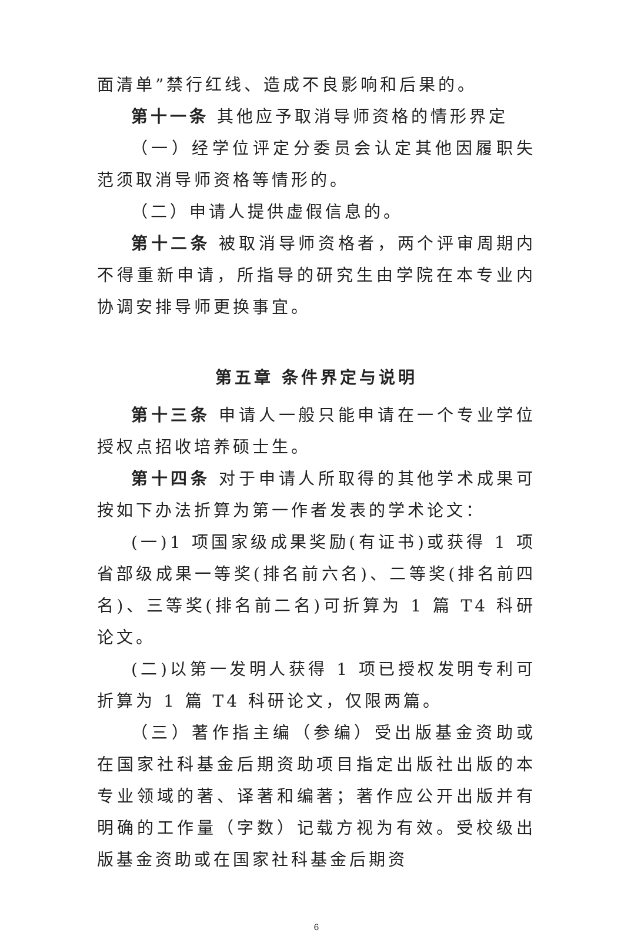面清单”禁行红线、造成不良影响和后果的。
第十一条 其他应予取消导师资格的情形界定
（一）经学位评定分委员会认定其他因履职失范须取消导师资格等情形的。
（二）申请人提供虚假信息的。
第十二条 被取消导师资格者，两个评审周期内不得重新申请，所指导的研究生由学院在本专业内协调安排导师更换事宜。
第五章 条件界定与说明
第十三条 申请人一般只能申请在一个专业学位授权点招收培养硕士生。
第十四条 对于申请人所取得的其他学术成果可按如下办法折算为第一作者发表的学术论文：
(一)1 项国家级成果奖励(有证书)或获得 1 项省部级成果一等奖(排名前六名)、二等奖(排名前四名)、三等奖(排名前二名)可折算为 1 篇 T4 科研论文。
(二)以第一发明人获得 1 项已授权发明专利可折算为 1 篇 T4 科研论文，仅限两篇。
（三）著作指主编（参编）受出版基金资助或在国家社科基金后期资助项目指定出版社出版的本专业领域的著、译著和编著；著作应公开出版并有明确的工作量（字数）记载方视为有效。受校级出版基金资助或在国家社科基金后期资
6